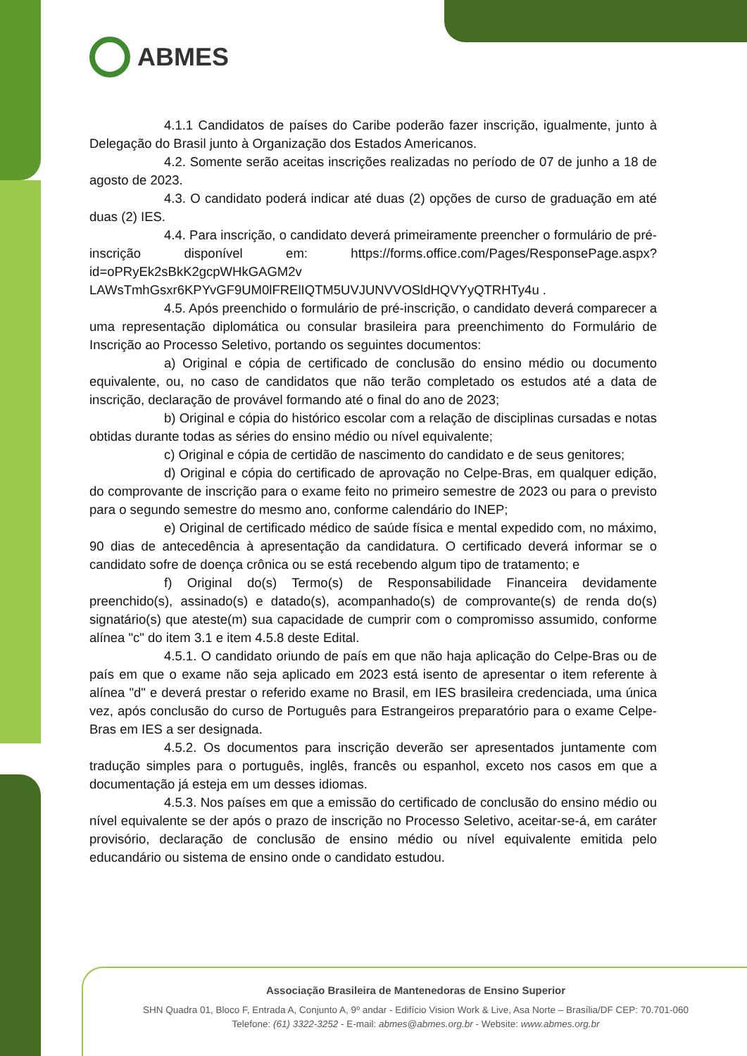ABMES
4.1.1 Candidatos de países do Caribe poderão fazer inscrição, igualmente, junto à Delegação do Brasil junto à Organização dos Estados Americanos.
4.2. Somente serão aceitas inscrições realizadas no período de 07 de junho a 18 de agosto de 2023.
4.3. O candidato poderá indicar até duas (2) opções de curso de graduação em até duas (2) IES.
4.4. Para inscrição, o candidato deverá primeiramente preencher o formulário de pré-inscrição disponível em: https://forms.office.com/Pages/ResponsePage.aspx?id=oPRyEk2sBkK2gcpWHkGAGM2v LAWsTmhGsxr6KPYvGF9UM0lFRElIQTM5UVJUNVVOSldHQVYyQTRHTy4u .
4.5. Após preenchido o formulário de pré-inscrição, o candidato deverá comparecer a uma representação diplomática ou consular brasileira para preenchimento do Formulário de Inscrição ao Processo Seletivo, portando os seguintes documentos:
a) Original e cópia de certificado de conclusão do ensino médio ou documento equivalente, ou, no caso de candidatos que não terão completado os estudos até a data de inscrição, declaração de provável formando até o final do ano de 2023;
b) Original e cópia do histórico escolar com a relação de disciplinas cursadas e notas obtidas durante todas as séries do ensino médio ou nível equivalente;
c) Original e cópia de certidão de nascimento do candidato e de seus genitores;
d) Original e cópia do certificado de aprovação no Celpe-Bras, em qualquer edição, do comprovante de inscrição para o exame feito no primeiro semestre de 2023 ou para o previsto para o segundo semestre do mesmo ano, conforme calendário do INEP;
e) Original de certificado médico de saúde física e mental expedido com, no máximo, 90 dias de antecedência à apresentação da candidatura. O certificado deverá informar se o candidato sofre de doença crônica ou se está recebendo algum tipo de tratamento; e
f) Original do(s) Termo(s) de Responsabilidade Financeira devidamente preenchido(s), assinado(s) e datado(s), acompanhado(s) de comprovante(s) de renda do(s) signatário(s) que ateste(m) sua capacidade de cumprir com o compromisso assumido, conforme alínea "c" do item 3.1 e item 4.5.8 deste Edital.
4.5.1. O candidato oriundo de país em que não haja aplicação do Celpe-Bras ou de país em que o exame não seja aplicado em 2023 está isento de apresentar o item referente à alínea "d" e deverá prestar o referido exame no Brasil, em IES brasileira credenciada, uma única vez, após conclusão do curso de Português para Estrangeiros preparatório para o exame Celpe-Bras em IES a ser designada.
4.5.2. Os documentos para inscrição deverão ser apresentados juntamente com tradução simples para o português, inglês, francês ou espanhol, exceto nos casos em que a documentação já esteja em um desses idiomas.
4.5.3. Nos países em que a emissão do certificado de conclusão do ensino médio ou nível equivalente se der após o prazo de inscrição no Processo Seletivo, aceitar-se-á, em caráter provisório, declaração de conclusão de ensino médio ou nível equivalente emitida pelo educandário ou sistema de ensino onde o candidato estudou.
Associação Brasileira de Mantenedoras de Ensino Superior
SHN Quadra 01, Bloco F, Entrada A, Conjunto A, 9º andar - Edifício Vision Work & Live, Asa Norte – Brasília/DF CEP: 70.701-060
Telefone: (61) 3322-3252 - E-mail: abmes@abmes.org.br - Website: www.abmes.org.br